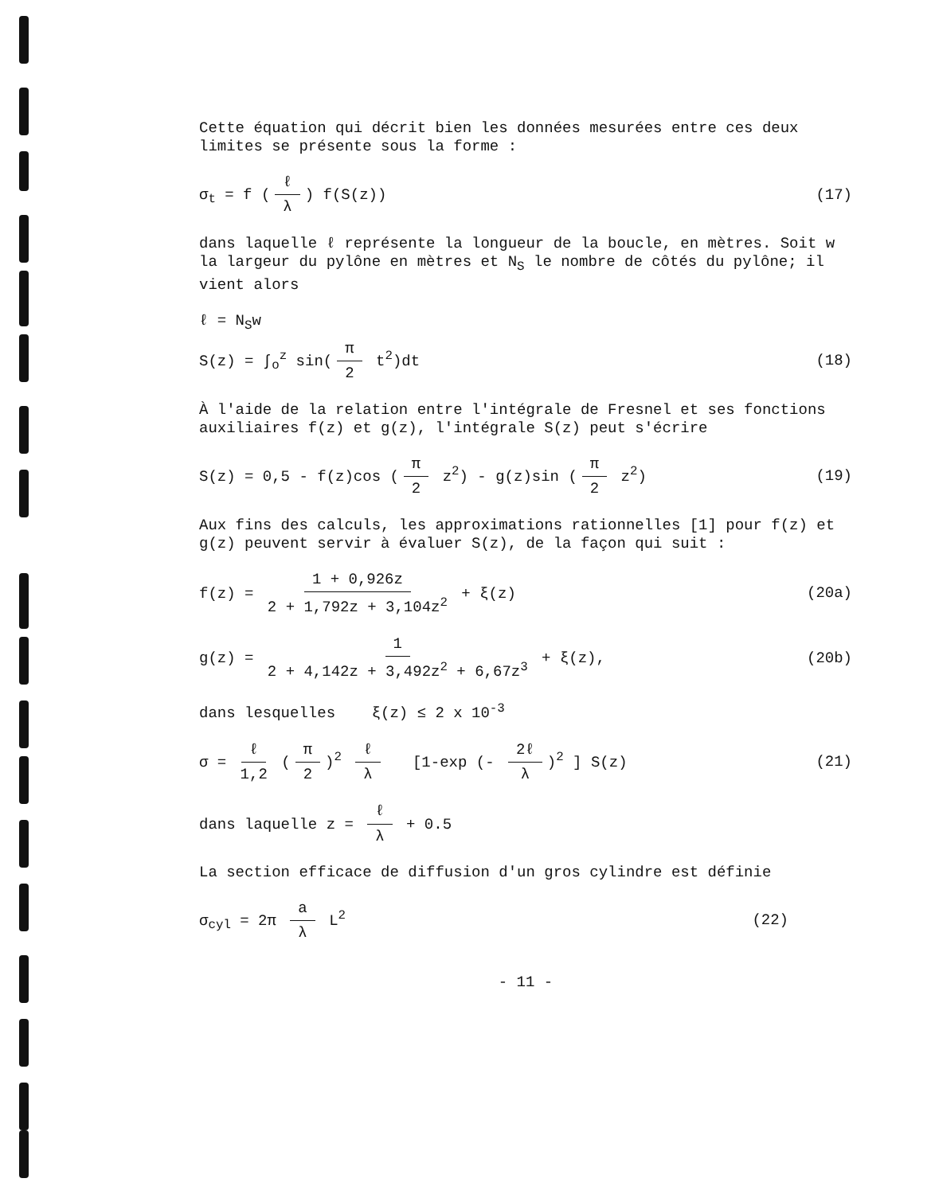Cette équation qui décrit bien les données mesurées entre ces deux limites se présente sous la forme :
σ<sub>t</sub> = f (ℓ λ) f(S(z)) (17)
dans laquelle ℓ représente la longueur de la boucle, en mètres. Soit w la largeur du pylône en mètres et N<sub>S</sub> le nombre de côtés du pylône; il vient alors
ℓ = N<sub>S</sub>w
S(z) = ∫<sub>o</sub><sup>z</sup> sin(π 2 t<sup>2</sup>)dt (18)
À l'aide de la relation entre l'intégrale de Fresnel et ses fonctions auxiliaires f(z) et g(z), l'intégrale S(z) peut s'écrire
S(z) = 0,5 - f(z)cos (π 2 z<sup>2</sup>) - g(z)sin (π 2 z<sup>2</sup>)
(19)
Aux fins des calculs, les approximations rationnelles [1] pour f(z) et g(z) peuvent servir à évaluer S(z), de la façon qui suit :
f(z) = 1 + 0,926z 2 + 1,792z + 3,104z<sup>2</sup> + ξ(z)
(20a)
g(z) = 1 2 + 4,142z + 3,492z<sup>2</sup> + 6,67z<sup>3</sup> + ξ(z),
(20b)
dans lesquelles ξ(z) ≤ 2 x 10<sup>-3</sup>
σ = ℓ 1,2 (π 2)<sup>2</sup> ℓ λ [1-exp (- 2ℓ λ)<sup>2</sup> ] S(z)
(21)
dans laquelle z = ℓ λ + 0.5
La section efficace de diffusion d'un gros cylindre est définie
σ<sub>cyl</sub> = 2π a λ L<sup>2</sup> (22)
- 11 -